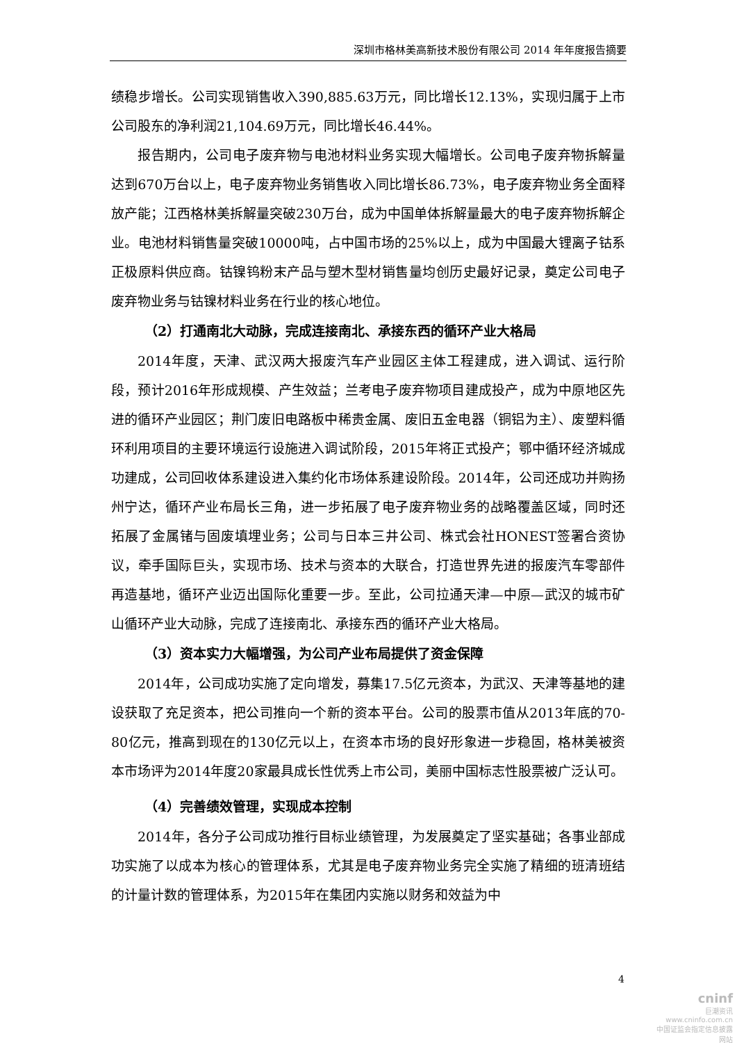深圳市格林美高新技术股份有限公司 2014 年年度报告摘要
绩稳步增长。公司实现销售收入390,885.63万元，同比增长12.13%，实现归属于上市公司股东的净利润21,104.69万元，同比增长46.44%。
报告期内，公司电子废弃物与电池材料业务实现大幅增长。公司电子废弃物拆解量达到670万台以上，电子废弃物业务销售收入同比增长86.73%，电子废弃物业务全面释放产能；江西格林美拆解量突破230万台，成为中国单体拆解量最大的电子废弃物拆解企业。电池材料销售量突破10000吨，占中国市场的25%以上，成为中国最大锂离子钴系正极原料供应商。钴镍钨粉末产品与塑木型材销售量均创历史最好记录，奠定公司电子废弃物业务与钴镍材料业务在行业的核心地位。
（2）打通南北大动脉，完成连接南北、承接东西的循环产业大格局
2014年度，天津、武汉两大报废汽车产业园区主体工程建成，进入调试、运行阶段，预计2016年形成规模、产生效益；兰考电子废弃物项目建成投产，成为中原地区先进的循环产业园区；荆门废旧电路板中稀贵金属、废旧五金电器（铜铝为主）、废塑料循环利用项目的主要环境运行设施进入调试阶段，2015年将正式投产；鄂中循环经济城成功建成，公司回收体系建设进入集约化市场体系建设阶段。2014年，公司还成功并购扬州宁达，循环产业布局长三角，进一步拓展了电子废弃物业务的战略覆盖区域，同时还拓展了金属锗与固废填埋业务；公司与日本三井公司、株式会社HONEST签署合资协议，牵手国际巨头，实现市场、技术与资本的大联合，打造世界先进的报废汽车零部件再造基地，循环产业迈出国际化重要一步。至此，公司拉通天津—中原—武汉的城市矿山循环产业大动脉，完成了连接南北、承接东西的循环产业大格局。
（3）资本实力大幅增强，为公司产业布局提供了资金保障
2014年，公司成功实施了定向增发，募集17.5亿元资本，为武汉、天津等基地的建设获取了充足资本，把公司推向一个新的资本平台。公司的股票市值从2013年底的70-80亿元，推高到现在的130亿元以上，在资本市场的良好形象进一步稳固，格林美被资本市场评为2014年度20家最具成长性优秀上市公司，美丽中国标志性股票被广泛认可。
（4）完善绩效管理，实现成本控制
2014年，各分子公司成功推行目标业绩管理，为发展奠定了坚实基础；各事业部成功实施了以成本为核心的管理体系，尤其是电子废弃物业务完全实施了精细的班清班结的计量计数的管理体系，为2015年在集团内实施以财务和效益为中
4
cninf
巨潮资讯
www.cninfo.com.cn
中国证监会指定信息披露网站